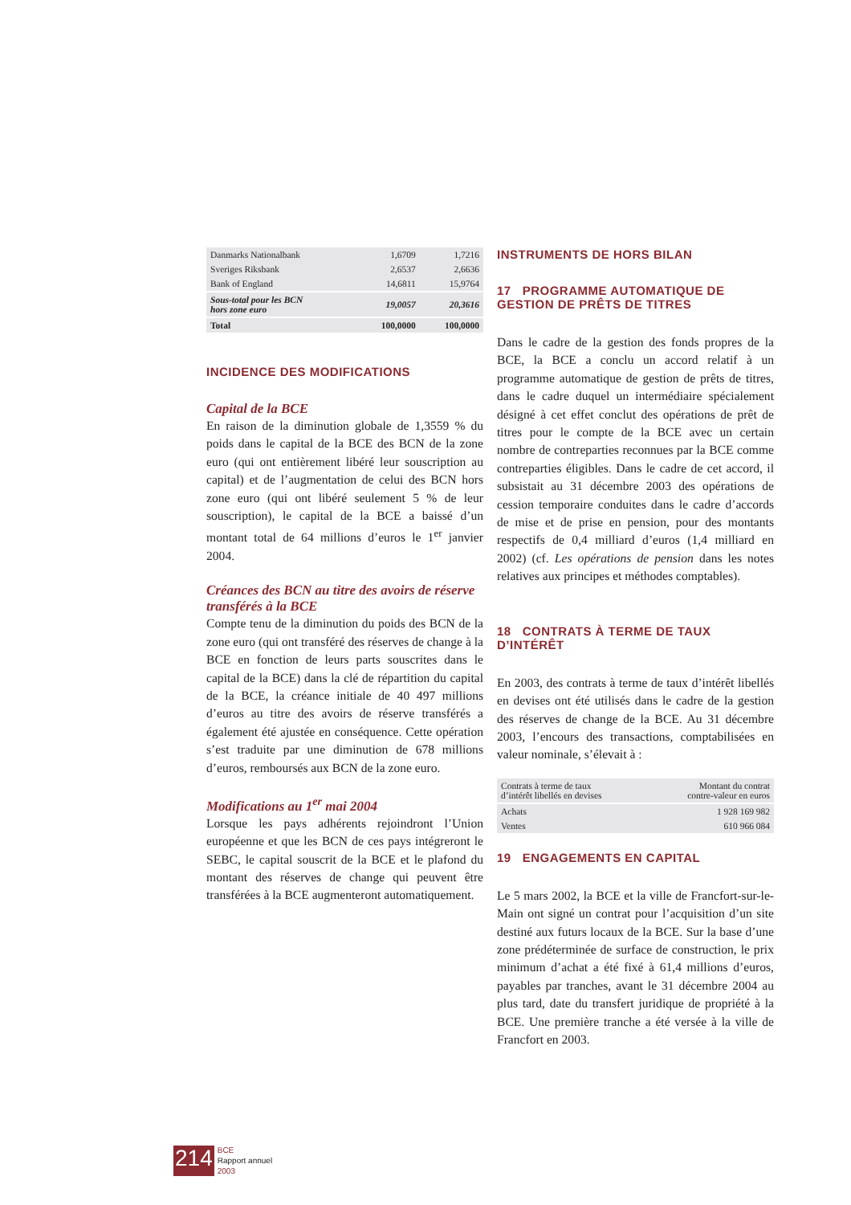| Danmarks Nationalbank | 1,6709 | 1,7216 |
| Sveriges Riksbank | 2,6537 | 2,6636 |
| Bank of England | 14,6811 | 15,9764 |
| Sous-total pour les BCN hors zone euro | 19,0057 | 20,3616 |
| Total | 100,0000 | 100,0000 |
INCIDENCE DES MODIFICATIONS
Capital de la BCE
En raison de la diminution globale de 1,3559 % du poids dans le capital de la BCE des BCN de la zone euro (qui ont entièrement libéré leur souscription au capital) et de l’augmentation de celui des BCN hors zone euro (qui ont libéré seulement 5 % de leur souscription), le capital de la BCE a baissé d’un montant total de 64 millions d’euros le 1<sup>er</sup> janvier 2004.
Créances des BCN au titre des avoirs de réserve transférés à la BCE
Compte tenu de la diminution du poids des BCN de la zone euro (qui ont transféré des réserves de change à la BCE en fonction de leurs parts souscrites dans le capital de la BCE) dans la clé de répartition du capital de la BCE, la créance initiale de 40 497 millions d’euros au titre des avoirs de réserve transférés a également été ajustée en conséquence. Cette opération s’est traduite par une diminution de 678 millions d’euros, remboursés aux BCN de la zone euro.
Modifications au 1<sup>er</sup> mai 2004
Lorsque les pays adhérents rejoindront l’Union européenne et que les BCN de ces pays intégreront le SEBC, le capital souscrit de la BCE et le plafond du montant des réserves de change qui peuvent être transférées à la BCE augmenteront automatiquement.
INSTRUMENTS DE HORS BILAN
17 PROGRAMME AUTOMATIQUE DE GESTION DE PRÊTS DE TITRES
Dans le cadre de la gestion des fonds propres de la BCE, la BCE a conclu un accord relatif à un programme automatique de gestion de prêts de titres, dans le cadre duquel un intermédiaire spécialement désigné à cet effet conclut des opérations de prêt de titres pour le compte de la BCE avec un certain nombre de contreparties reconnues par la BCE comme contreparties éligibles. Dans le cadre de cet accord, il subsistait au 31 décembre 2003 des opérations de cession temporaire conduites dans le cadre d’accords de mise et de prise en pension, pour des montants respectifs de 0,4 milliard d’euros (1,4 milliard en 2002) (cf. Les opérations de pension dans les notes relatives aux principes et méthodes comptables).
18 CONTRATS À TERME DE TAUX D’INTÉRÊT
En 2003, des contrats à terme de taux d’intérêt libellés en devises ont été utilisés dans le cadre de la gestion des réserves de change de la BCE. Au 31 décembre 2003, l’encours des transactions, comptabilisées en valeur nominale, s’élevait à :
| Contrats à terme de taux d’intérêt libellés en devises | Montant du contrat contre-valeur en euros |
| Achats | 1 928 169 982 |
| Ventes | 610 966 084 |
19 ENGAGEMENTS EN CAPITAL
Le 5 mars 2002, la BCE et la ville de Francfort-sur-le-Main ont signé un contrat pour l’acquisition d’un site destiné aux futurs locaux de la BCE. Sur la base d’une zone prédéterminée de surface de construction, le prix minimum d’achat a été fixé à 61,4 millions d’euros, payables par tranches, avant le 31 décembre 2004 au plus tard, date du transfert juridique de propriété à la BCE. Une première tranche a été versée à la ville de Francfort en 2003.
214
BCE
Rapport annuel
2003